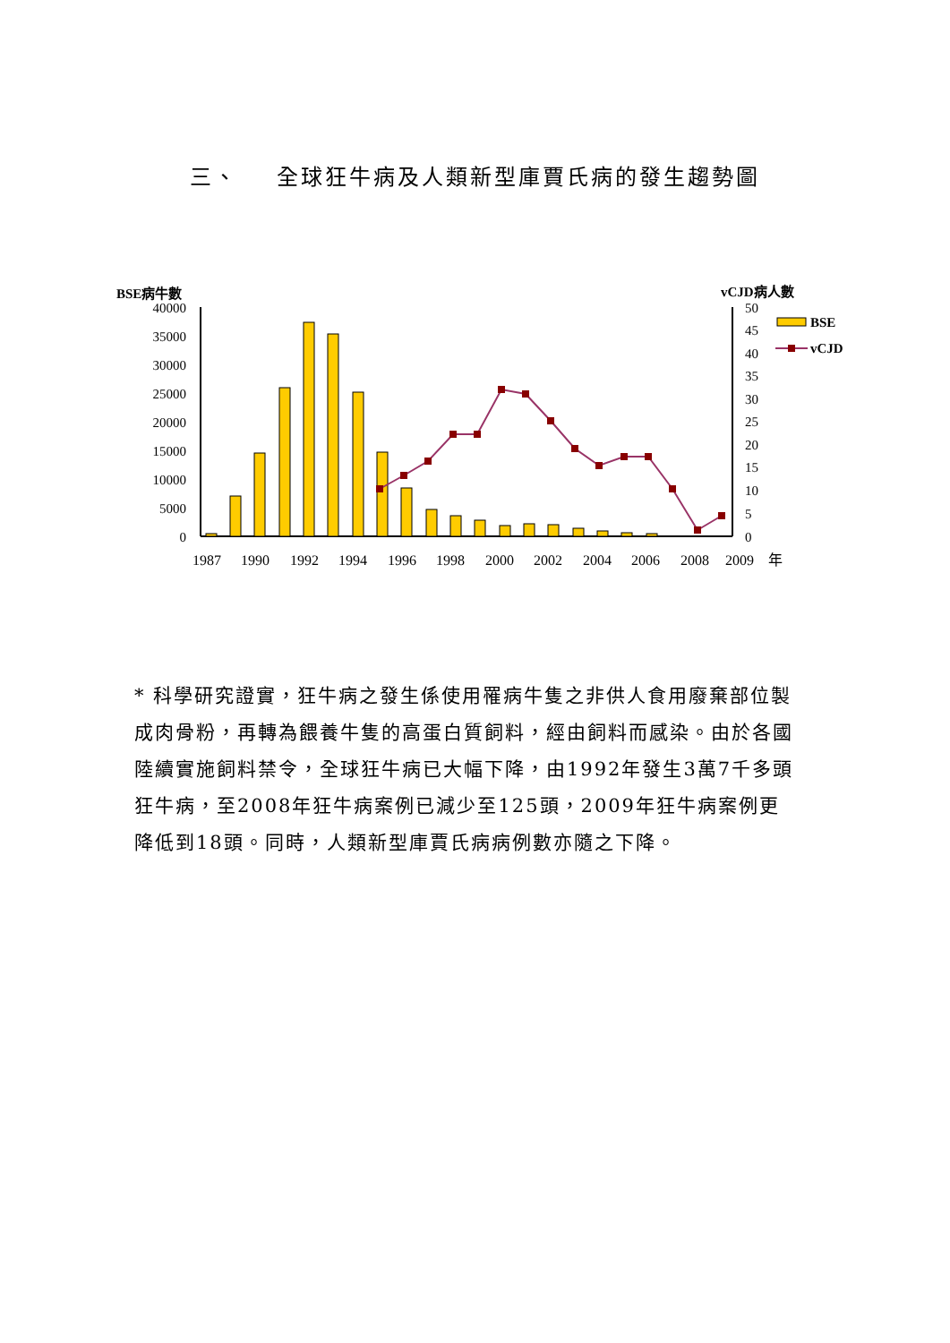三、 全球狂牛病及人類新型庫賈氏病的發生趨勢圖
BSE病牛數
vCJD病人數
40000
35000
30000
25000
20000
15000
10000
5000
0
50
45
40
35
30
25
20
15
10
5
0
1987
1990
1992
1994
1996
1998
2000
2002
2004
2006
2008
2009
年
BSE
vCJD
* 科學研究證實，狂牛病之發生係使用罹病牛隻之非供人食用廢棄部位製成肉骨粉，再轉為餵養牛隻的高蛋白質飼料，經由飼料而感染。由於各國陸續實施飼料禁令，全球狂牛病已大幅下降，由1992年發生3萬7千多頭狂牛病，至2008年狂牛病案例已減少至125頭，2009年狂牛病案例更降低到18頭。同時，人類新型庫賈氏病病例數亦隨之下降。